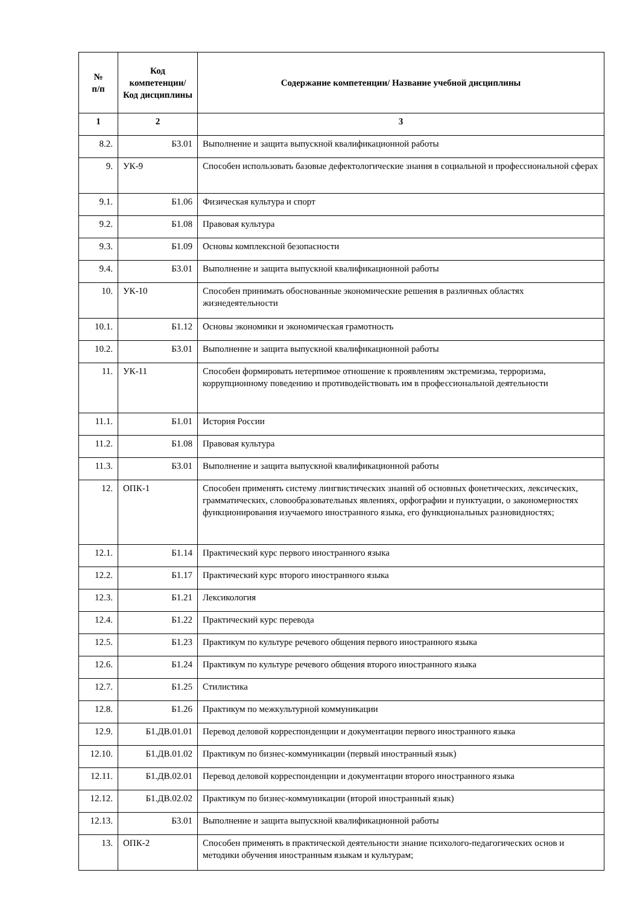| № п/п | Код компетенции/ Код дисциплины | Содержание компетенции/ Название учебной дисциплины |
| --- | --- | --- |
| 1 | 2 | 3 |
| 8.2. | Б3.01 | Выполнение и защита выпускной квалификационной работы |
| 9. | УК-9 | Способен использовать базовые дефектологические знания в социальной и профессиональной сферах |
| 9.1. | Б1.06 | Физическая культура и спорт |
| 9.2. | Б1.08 | Правовая культура |
| 9.3. | Б1.09 | Основы комплексной безопасности |
| 9.4. | Б3.01 | Выполнение и защита выпускной квалификационной работы |
| 10. | УК-10 | Способен принимать обоснованные экономические решения в различных областях жизнедеятельности |
| 10.1. | Б1.12 | Основы экономики и экономическая грамотность |
| 10.2. | Б3.01 | Выполнение и защита выпускной квалификационной работы |
| 11. | УК-11 | Способен формировать нетерпимое отношение к проявлениям экстремизма, терроризма, коррупционному поведению и противодействовать им в профессиональной деятельности |
| 11.1. | Б1.01 | История России |
| 11.2. | Б1.08 | Правовая культура |
| 11.3. | Б3.01 | Выполнение и защита выпускной квалификационной работы |
| 12. | ОПК-1 | Способен применять систему лингвистических знаний об основных фонетических, лексических, грамматических, словообразовательных явлениях, орфографии и пунктуации, о закономерностях функционирования изучаемого иностранного языка, его функциональных разновидностях; |
| 12.1. | Б1.14 | Практический курс первого иностранного языка |
| 12.2. | Б1.17 | Практический курс второго иностранного языка |
| 12.3. | Б1.21 | Лексикология |
| 12.4. | Б1.22 | Практический курс перевода |
| 12.5. | Б1.23 | Практикум по культуре речевого общения первого иностранного языка |
| 12.6. | Б1.24 | Практикум по культуре речевого общения второго иностранного языка |
| 12.7. | Б1.25 | Стилистика |
| 12.8. | Б1.26 | Практикум по межкультурной коммуникации |
| 12.9. | Б1.ДВ.01.01 | Перевод деловой корреспонденции и документации первого иностранного языка |
| 12.10. | Б1.ДВ.01.02 | Практикум по бизнес-коммуникации (первый иностранный язык) |
| 12.11. | Б1.ДВ.02.01 | Перевод деловой корреспонденции и документации второго иностранного языка |
| 12.12. | Б1.ДВ.02.02 | Практикум по бизнес-коммуникации (второй иностранный язык) |
| 12.13. | Б3.01 | Выполнение и защита выпускной квалификационной работы |
| 13. | ОПК-2 | Способен применять в практической деятельности знание психолого-педагогических основ и методики обучения иностранным языкам и культурам; |